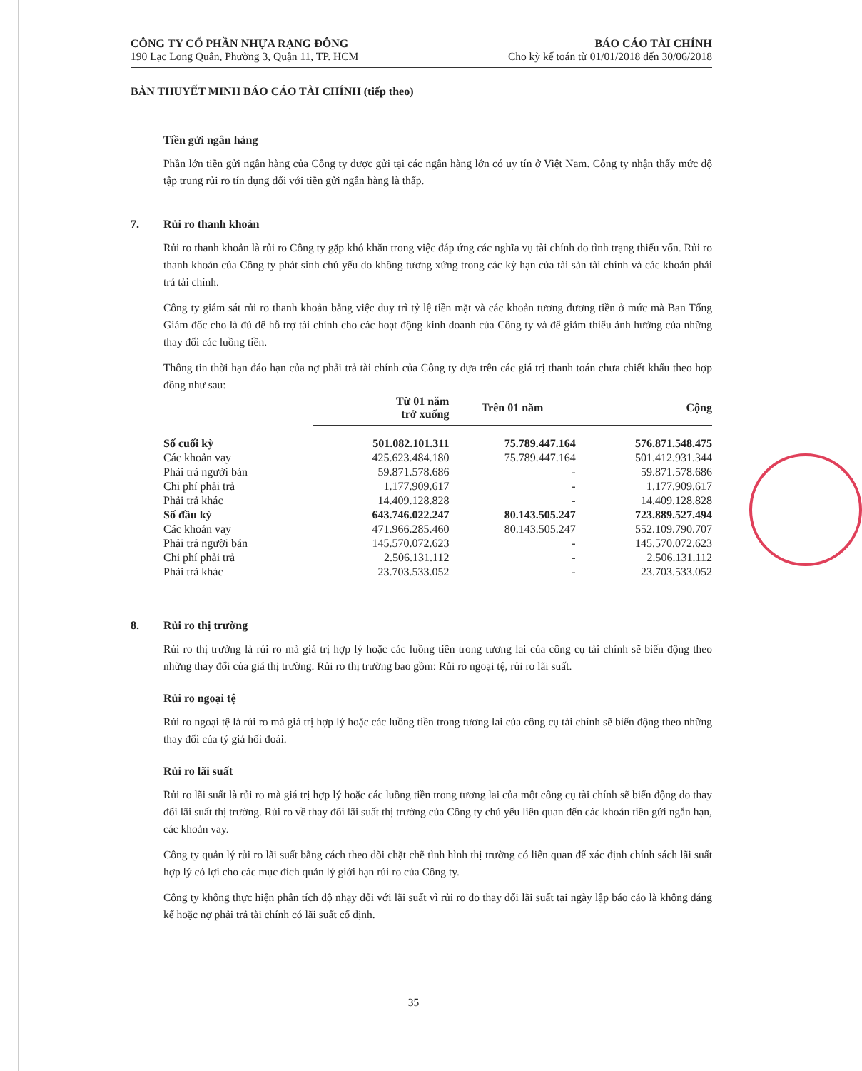CÔNG TY CỔ PHẦN NHỰA RẠNG ĐÔNG
190 Lạc Long Quân, Phường 3, Quận 11, TP. HCM
BÁO CÁO TÀI CHÍNH
Cho kỳ kế toán từ 01/01/2018 đến 30/06/2018
BẢN THUYẾT MINH BÁO CÁO TÀI CHÍNH (tiếp theo)
Tiền gửi ngân hàng
Phần lớn tiền gửi ngân hàng của Công ty được gửi tại các ngân hàng lớn có uy tín ở Việt Nam. Công ty nhận thấy mức độ tập trung rủi ro tín dụng đối với tiền gửi ngân hàng là thấp.
7. Rủi ro thanh khoản
Rủi ro thanh khoản là rủi ro Công ty gặp khó khăn trong việc đáp ứng các nghĩa vụ tài chính do tình trạng thiếu vốn. Rủi ro thanh khoản của Công ty phát sinh chủ yếu do không tương xứng trong các kỳ hạn của tài sản tài chính và các khoản phải trả tài chính.
Công ty giám sát rủi ro thanh khoản bằng việc duy trì tỷ lệ tiền mặt và các khoản tương đương tiền ở mức mà Ban Tổng Giám đốc cho là đủ để hỗ trợ tài chính cho các hoạt động kinh doanh của Công ty và để giảm thiểu ảnh hưởng của những thay đổi các luồng tiền.
Thông tin thời hạn đáo hạn của nợ phải trả tài chính của Công ty dựa trên các giá trị thanh toán chưa chiết khấu theo hợp đồng như sau:
| | Từ 01 năm trở xuống | Trên 01 năm | Cộng |
| Số cuối kỳ | 501.082.101.311 | 75.789.447.164 | 576.871.548.475 |
| Các khoản vay | 425.623.484.180 | 75.789.447.164 | 501.412.931.344 |
| Phải trả người bán | 59.871.578.686 | - | 59.871.578.686 |
| Chi phí phải trả | 1.177.909.617 | - | 1.177.909.617 |
| Phải trả khác | 14.409.128.828 | - | 14.409.128.828 |
| Số đầu kỳ | 643.746.022.247 | 80.143.505.247 | 723.889.527.494 |
| Các khoản vay | 471.966.285.460 | 80.143.505.247 | 552.109.790.707 |
| Phải trả người bán | 145.570.072.623 | - | 145.570.072.623 |
| Chi phí phải trả | 2.506.131.112 | - | 2.506.131.112 |
| Phải trả khác | 23.703.533.052 | - | 23.703.533.052 |
8. Rủi ro thị trường
Rủi ro thị trường là rủi ro mà giá trị hợp lý hoặc các luồng tiền trong tương lai của công cụ tài chính sẽ biến động theo những thay đổi của giá thị trường. Rủi ro thị trường bao gồm: Rủi ro ngoại tệ, rủi ro lãi suất.
Rủi ro ngoại tệ
Rủi ro ngoại tệ là rủi ro mà giá trị hợp lý hoặc các luồng tiền trong tương lai của công cụ tài chính sẽ biến động theo những thay đổi của tỷ giá hối đoái.
Rủi ro lãi suất
Rủi ro lãi suất là rủi ro mà giá trị hợp lý hoặc các luồng tiền trong tương lai của một công cụ tài chính sẽ biến động do thay đổi lãi suất thị trường. Rủi ro về thay đổi lãi suất thị trường của Công ty chủ yếu liên quan đến các khoản tiền gửi ngắn hạn, các khoản vay.
Công ty quản lý rủi ro lãi suất bằng cách theo dõi chặt chẽ tình hình thị trường có liên quan để xác định chính sách lãi suất hợp lý có lợi cho các mục đích quản lý giới hạn rủi ro của Công ty.
Công ty không thực hiện phân tích độ nhạy đối với lãi suất vì rủi ro do thay đổi lãi suất tại ngày lập báo cáo là không đáng kể hoặc nợ phải trả tài chính có lãi suất cố định.
35